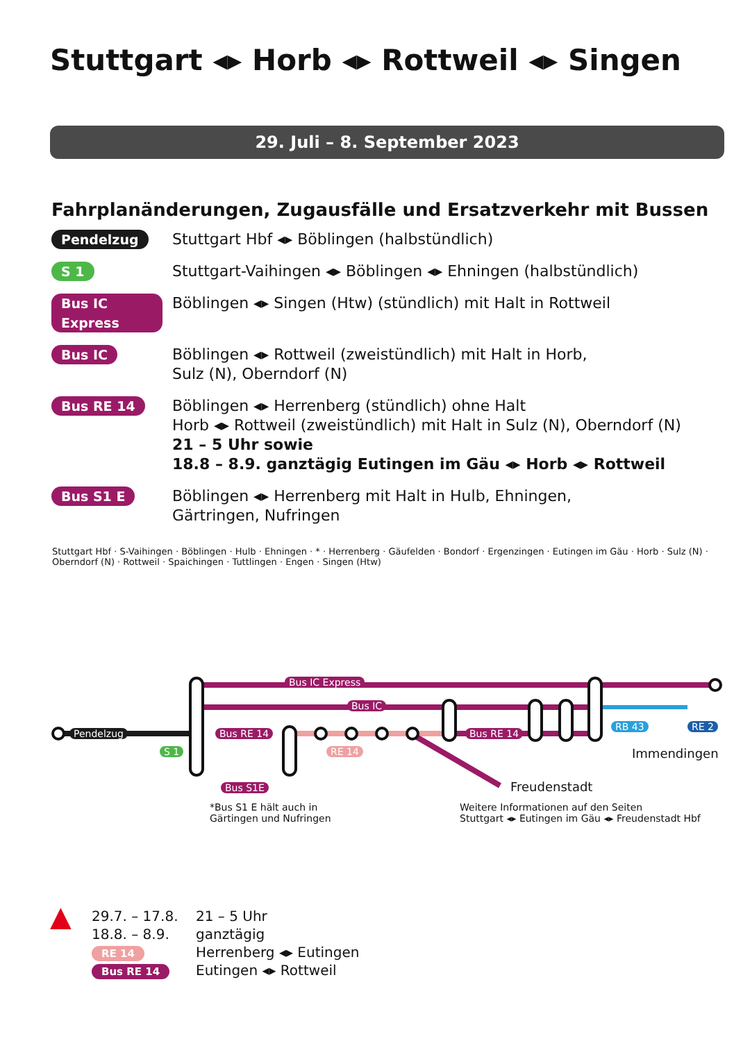Stuttgart ◂▸ Horb ◂▸ Rottweil ◂▸ Singen
29. Juli – 8. September 2023
Fahrplanänderungen, Zugausfälle und Ersatzverkehr mit Bussen
Pendelzug
Stuttgart Hbf ◂▸ Böblingen (halbstündlich)
S 1
Stuttgart-Vaihingen ◂▸ Böblingen ◂▸ Ehningen (halbstündlich)
Bus IC Express
Böblingen ◂▸ Singen (Htw) (stündlich) mit Halt in Rottweil
Bus IC
Böblingen ◂▸ Rottweil (zweistündlich) mit Halt in Horb,
Sulz (N), Oberndorf (N)
Bus RE 14
Böblingen ◂▸ Herrenberg (stündlich) ohne Halt
Horb ◂▸ Rottweil (zweistündlich) mit Halt in Sulz (N), Oberndorf (N)
21 – 5 Uhr sowie
18.8 – 8.9. ganztägig Eutingen im Gäu ◂▸ Horb ◂▸ Rottweil
Bus S1 E
Böblingen ◂▸ Herrenberg mit Halt in Hulb, Ehningen,
Gärtringen, Nufringen
Bus IC Express
Bus IC
Pendelzug
S 1
Bus RE 14
RE 14
Bus RE 14
RB 43 RE 2
Immendingen
Freudenstadt
Bus S1E
*Bus S1 E hält auch in
Gärtingen und Nufringen
Weitere Informationen auf den Seiten
Stuttgart ◂▸ Eutingen im Gäu ◂▸ Freudenstadt Hbf
Stuttgart Hbf · S-Vaihingen · Böblingen · Hulb · Ehningen · * · Herrenberg · Gäufelden · Bondorf · Ergenzingen · Eutingen im Gäu · Horb · Sulz (N) · Oberndorf (N) · Rottweil · Spaichingen · Tuttlingen · Engen · Singen (Htw)
▲
29.7. – 17.8.
18.8. – 8.9.
RE 14
Bus RE 14
21 – 5 Uhr
ganztägig
Herrenberg ◂▸ Eutingen
Eutingen ◂▸ Rottweil